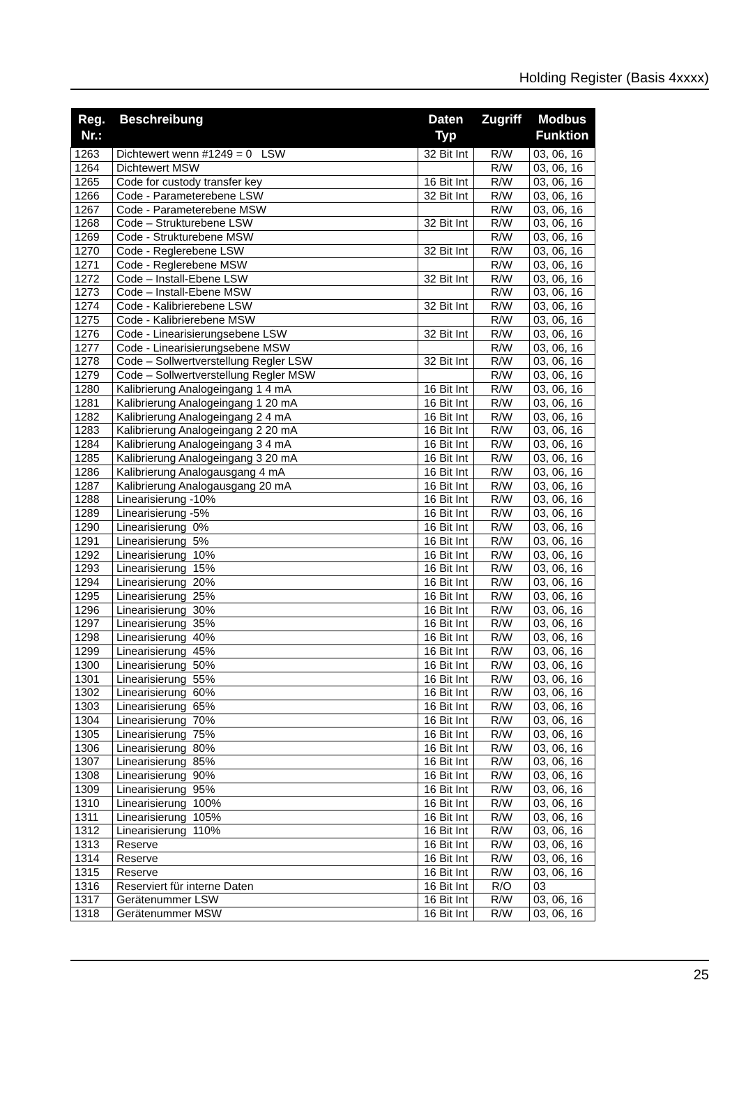Holding Register (Basis 4xxxx)
| Reg. Nr.: | Beschreibung | Daten Typ | Zugriff | Modbus Funktion |
| --- | --- | --- | --- | --- |
| 1263 | Dichtewert wenn #1249 = 0 LSW | 32 Bit Int | R/W | 03, 06, 16 |
| 1264 | Dichtewert MSW | | R/W | 03, 06, 16 |
| 1265 | Code for custody transfer key | 16 Bit Int | R/W | 03, 06, 16 |
| 1266 | Code - Parameterebene LSW | 32 Bit Int | R/W | 03, 06, 16 |
| 1267 | Code - Parameterebene MSW | | R/W | 03, 06, 16 |
| 1268 | Code – Strukturebene LSW | 32 Bit Int | R/W | 03, 06, 16 |
| 1269 | Code - Strukturebene MSW | | R/W | 03, 06, 16 |
| 1270 | Code - Reglerebene LSW | 32 Bit Int | R/W | 03, 06, 16 |
| 1271 | Code - Reglerebene MSW | | R/W | 03, 06, 16 |
| 1272 | Code – Install-Ebene LSW | 32 Bit Int | R/W | 03, 06, 16 |
| 1273 | Code – Install-Ebene MSW | | R/W | 03, 06, 16 |
| 1274 | Code - Kalibrierebene LSW | 32 Bit Int | R/W | 03, 06, 16 |
| 1275 | Code - Kalibrierebene MSW | | R/W | 03, 06, 16 |
| 1276 | Code - Linearisierungsebene LSW | 32 Bit Int | R/W | 03, 06, 16 |
| 1277 | Code - Linearisierungsebene MSW | | R/W | 03, 06, 16 |
| 1278 | Code – Sollwertverstellung Regler LSW | 32 Bit Int | R/W | 03, 06, 16 |
| 1279 | Code – Sollwertverstellung Regler MSW | | R/W | 03, 06, 16 |
| 1280 | Kalibrierung Analogeingang 1 4 mA | 16 Bit Int | R/W | 03, 06, 16 |
| 1281 | Kalibrierung Analogeingang 1 20 mA | 16 Bit Int | R/W | 03, 06, 16 |
| 1282 | Kalibrierung Analogeingang 2 4 mA | 16 Bit Int | R/W | 03, 06, 16 |
| 1283 | Kalibrierung Analogeingang 2 20 mA | 16 Bit Int | R/W | 03, 06, 16 |
| 1284 | Kalibrierung Analogeingang 3 4 mA | 16 Bit Int | R/W | 03, 06, 16 |
| 1285 | Kalibrierung Analogeingang 3 20 mA | 16 Bit Int | R/W | 03, 06, 16 |
| 1286 | Kalibrierung Analogausgang 4 mA | 16 Bit Int | R/W | 03, 06, 16 |
| 1287 | Kalibrierung Analogausgang 20 mA | 16 Bit Int | R/W | 03, 06, 16 |
| 1288 | Linearisierung -10% | 16 Bit Int | R/W | 03, 06, 16 |
| 1289 | Linearisierung -5% | 16 Bit Int | R/W | 03, 06, 16 |
| 1290 | Linearisierung 0% | 16 Bit Int | R/W | 03, 06, 16 |
| 1291 | Linearisierung 5% | 16 Bit Int | R/W | 03, 06, 16 |
| 1292 | Linearisierung 10% | 16 Bit Int | R/W | 03, 06, 16 |
| 1293 | Linearisierung 15% | 16 Bit Int | R/W | 03, 06, 16 |
| 1294 | Linearisierung 20% | 16 Bit Int | R/W | 03, 06, 16 |
| 1295 | Linearisierung 25% | 16 Bit Int | R/W | 03, 06, 16 |
| 1296 | Linearisierung 30% | 16 Bit Int | R/W | 03, 06, 16 |
| 1297 | Linearisierung 35% | 16 Bit Int | R/W | 03, 06, 16 |
| 1298 | Linearisierung 40% | 16 Bit Int | R/W | 03, 06, 16 |
| 1299 | Linearisierung 45% | 16 Bit Int | R/W | 03, 06, 16 |
| 1300 | Linearisierung 50% | 16 Bit Int | R/W | 03, 06, 16 |
| 1301 | Linearisierung 55% | 16 Bit Int | R/W | 03, 06, 16 |
| 1302 | Linearisierung 60% | 16 Bit Int | R/W | 03, 06, 16 |
| 1303 | Linearisierung 65% | 16 Bit Int | R/W | 03, 06, 16 |
| 1304 | Linearisierung 70% | 16 Bit Int | R/W | 03, 06, 16 |
| 1305 | Linearisierung 75% | 16 Bit Int | R/W | 03, 06, 16 |
| 1306 | Linearisierung 80% | 16 Bit Int | R/W | 03, 06, 16 |
| 1307 | Linearisierung 85% | 16 Bit Int | R/W | 03, 06, 16 |
| 1308 | Linearisierung 90% | 16 Bit Int | R/W | 03, 06, 16 |
| 1309 | Linearisierung 95% | 16 Bit Int | R/W | 03, 06, 16 |
| 1310 | Linearisierung 100% | 16 Bit Int | R/W | 03, 06, 16 |
| 1311 | Linearisierung 105% | 16 Bit Int | R/W | 03, 06, 16 |
| 1312 | Linearisierung 110% | 16 Bit Int | R/W | 03, 06, 16 |
| 1313 | Reserve | 16 Bit Int | R/W | 03, 06, 16 |
| 1314 | Reserve | 16 Bit Int | R/W | 03, 06, 16 |
| 1315 | Reserve | 16 Bit Int | R/W | 03, 06, 16 |
| 1316 | Reserviert für interne Daten | 16 Bit Int | R/O | 03 |
| 1317 | Gerätenummer LSW | 16 Bit Int | R/W | 03, 06, 16 |
| 1318 | Gerätenummer MSW | 16 Bit Int | R/W | 03, 06, 16 |
25